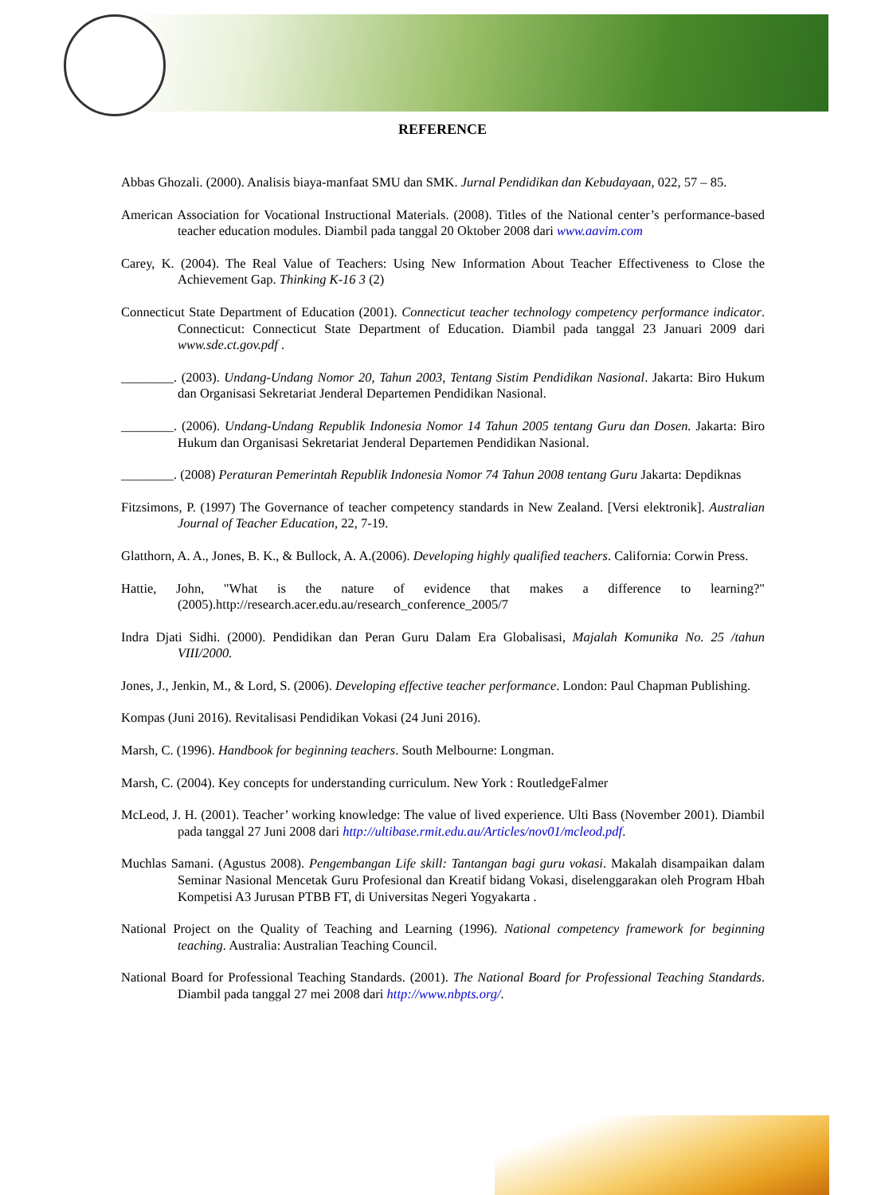REFERENCE
Abbas Ghozali. (2000). Analisis biaya-manfaat SMU dan SMK. Jurnal Pendidikan dan Kebudayaan, 022, 57 – 85.
American Association for Vocational Instructional Materials. (2008). Titles of the National center’s performance-based teacher education modules. Diambil pada tanggal 20 Oktober 2008 dari www.aavim.com
Carey, K. (2004). The Real Value of Teachers: Using New Information About Teacher Effectiveness to Close the Achievement Gap. Thinking K-16 3 (2)
Connecticut State Department of Education (2001). Connecticut teacher technology competency performance indicator. Connecticut: Connecticut State Department of Education. Diambil pada tanggal 23 Januari 2009 dari www.sde.ct.gov.pdf .
________. (2003). Undang-Undang Nomor 20, Tahun 2003, Tentang Sistim Pendidikan Nasional. Jakarta: Biro Hukum dan Organisasi Sekretariat Jenderal Departemen Pendidikan Nasional.
________. (2006). Undang-Undang Republik Indonesia Nomor 14 Tahun 2005 tentang Guru dan Dosen. Jakarta: Biro Hukum dan Organisasi Sekretariat Jenderal Departemen Pendidikan Nasional.
________. (2008) Peraturan Pemerintah Republik Indonesia Nomor 74 Tahun 2008 tentang Guru Jakarta: Depdiknas
Fitzsimons, P. (1997) The Governance of teacher competency standards in New Zealand. [Versi elektronik]. Australian Journal of Teacher Education, 22, 7-19.
Glatthorn, A. A., Jones, B. K., & Bullock, A. A.(2006). Developing highly qualified teachers. California: Corwin Press.
Hattie, John, "What is the nature of evidence that makes a difference to learning?" (2005).http://research.acer.edu.au/research_conference_2005/7
Indra Djati Sidhi. (2000). Pendidikan dan Peran Guru Dalam Era Globalisasi, Majalah Komunika No. 25 /tahun VIII/2000.
Jones, J., Jenkin, M., & Lord, S. (2006). Developing effective teacher performance. London: Paul Chapman Publishing.
Kompas (Juni 2016). Revitalisasi Pendidikan Vokasi (24 Juni 2016).
Marsh, C. (1996). Handbook for beginning teachers. South Melbourne: Longman.
Marsh, C. (2004). Key concepts for understanding curriculum. New York : RoutledgeFalmer
McLeod, J. H. (2001). Teacher’ working knowledge: The value of lived experience. Ulti Bass (November 2001). Diambil pada tanggal 27 Juni 2008 dari http://ultibase.rmit.edu.au/Articles/nov01/mcleod.pdf.
Muchlas Samani. (Agustus 2008). Pengembangan Life skill: Tantangan bagi guru vokasi. Makalah disampaikan dalam Seminar Nasional Mencetak Guru Profesional dan Kreatif bidang Vokasi, diselenggarakan oleh Program Hbah Kompetisi A3 Jurusan PTBB FT, di Universitas Negeri Yogyakarta .
National Project on the Quality of Teaching and Learning (1996). National competency framework for beginning teaching. Australia: Australian Teaching Council.
National Board for Professional Teaching Standards. (2001). The National Board for Professional Teaching Standards. Diambil pada tanggal 27 mei 2008 dari http://www.nbpts.org/.